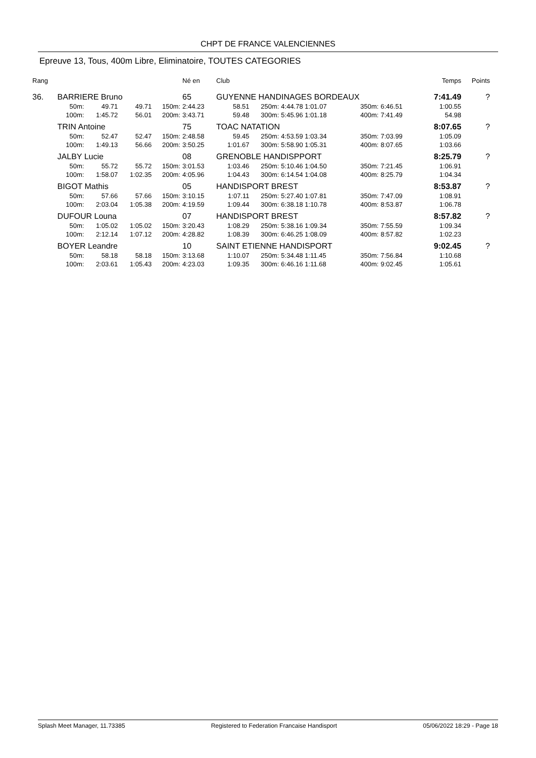CHPT DE FRANCE VALENCIENNES
Epreuve 13, Tous, 400m Libre, Eliminatoire, TOUTES CATEGORIES
| Rang | | | | | Né en | Club | | | | | | | Temps | Points |
| --- | --- | --- | --- | --- | --- | --- | --- | --- | --- | --- | --- | --- | --- | --- |
| 36. | BARRIERE Bruno | | | | 65 | GUYENNE HANDINAGES BORDEAUX | | | | | | | 7:41.49 | ? |
| | 50m: | 49.71 | 49.71 | 150m: | 2:44.23 | 58.51 | 250m: | 4:44.78 1:01.07 | 350m: | 6:46.51 | | | 1:00.55 | |
| | 100m: | 1:45.72 | 56.01 | 200m: | 3:43.71 | 59.48 | 300m: | 5:45.96 1:01.18 | 400m: | 7:41.49 | | | 54.98 | |
| | TRIN Antoine | | | | 75 | TOAC NATATION | | | | | | | 8:07.65 | ? |
| | 50m: | 52.47 | 52.47 | 150m: | 2:48.58 | 59.45 | 250m: | 4:53.59 1:03.34 | 350m: | 7:03.99 | | | 1:05.09 | |
| | 100m: | 1:49.13 | 56.66 | 200m: | 3:50.25 | 1:01.67 | 300m: | 5:58.90 1:05.31 | 400m: | 8:07.65 | | | 1:03.66 | |
| | JALBY Lucie | | | | 08 | GRENOBLE HANDISPPORT | | | | | | | 8:25.79 | ? |
| | 50m: | 55.72 | 55.72 | 150m: | 3:01.53 | 1:03.46 | 250m: | 5:10.46 1:04.50 | 350m: | 7:21.45 | | | 1:06.91 | |
| | 100m: | 1:58.07 | 1:02.35 | 200m: | 4:05.96 | 1:04.43 | 300m: | 6:14.54 1:04.08 | 400m: | 8:25.79 | | | 1:04.34 | |
| | BIGOT Mathis | | | | 05 | HANDISPORT BREST | | | | | | | 8:53.87 | ? |
| | 50m: | 57.66 | 57.66 | 150m: | 3:10.15 | 1:07.11 | 250m: | 5:27.40 1:07.81 | 350m: | 7:47.09 | | | 1:08.91 | |
| | 100m: | 2:03.04 | 1:05.38 | 200m: | 4:19.59 | 1:09.44 | 300m: | 6:38.18 1:10.78 | 400m: | 8:53.87 | | | 1:06.78 | |
| | DUFOUR Louna | | | | 07 | HANDISPORT BREST | | | | | | | 8:57.82 | ? |
| | 50m: | 1:05.02 | 1:05.02 | 150m: | 3:20.43 | 1:08.29 | 250m: | 5:38.16 1:09.34 | 350m: | 7:55.59 | | | 1:09.34 | |
| | 100m: | 2:12.14 | 1:07.12 | 200m: | 4:28.82 | 1:08.39 | 300m: | 6:46.25 1:08.09 | 400m: | 8:57.82 | | | 1:02.23 | |
| | BOYER Leandre | | | | 10 | SAINT ETIENNE HANDISPORT | | | | | | | 9:02.45 | ? |
| | 50m: | 58.18 | 58.18 | 150m: | 3:13.68 | 1:10.07 | 250m: | 5:34.48 1:11.45 | 350m: | 7:56.84 | | | 1:10.68 | |
| | 100m: | 2:03.61 | 1:05.43 | 200m: | 4:23.03 | 1:09.35 | 300m: | 6:46.16 1:11.68 | 400m: | 9:02.45 | | | 1:05.61 | |
Splash Meet Manager, 11.73385 Registered to Federation Francaise Handisport 05/06/2022 18:29 - Page 18